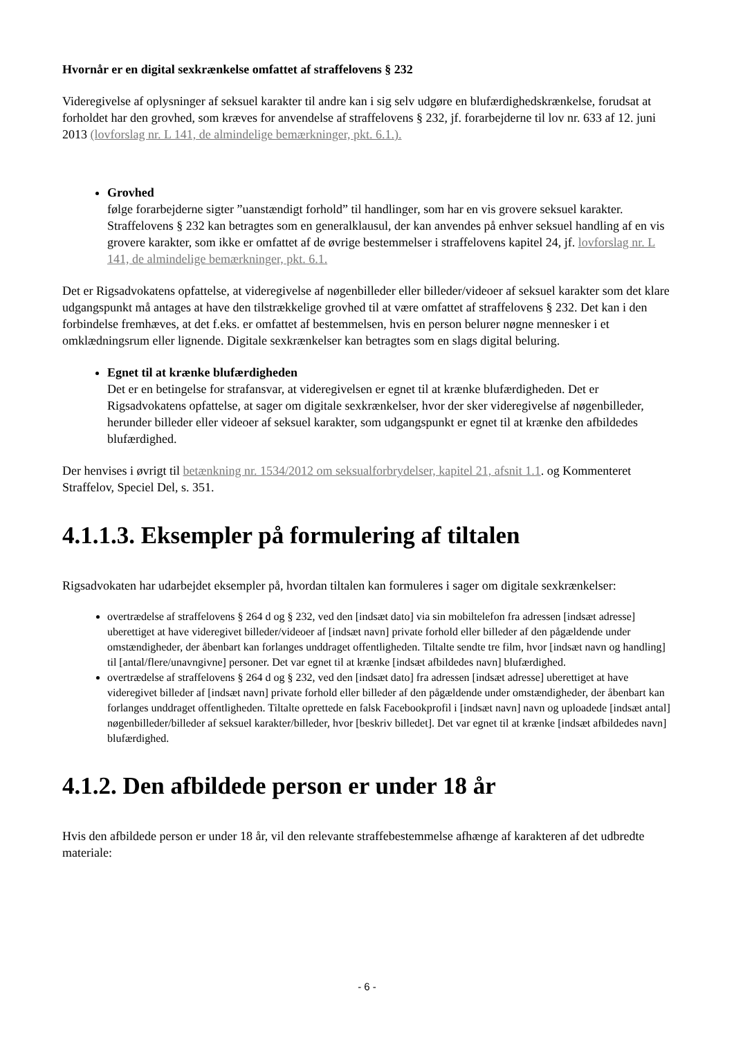Hvornår er en digital sexkrænkelse omfattet af straffelovens § 232
Videregivelse af oplysninger af seksuel karakter til andre kan i sig selv udgøre en blufærdighedskrænkelse, forudsat at forholdet har den grovhed, som kræves for anvendelse af straffelovens § 232, jf. forarbejderne til lov nr. 633 af 12. juni 2013 (lovforslag nr. L 141, de almindelige bemærkninger, pkt. 6.1.).
Grovhed
følge forarbejderne sigter ”uanstændigt forhold” til handlinger, som har en vis grovere seksuel karakter. Straffelovens § 232 kan betragtes som en generalklausul, der kan anvendes på enhver seksuel handling af en vis grovere karakter, som ikke er omfattet af de øvrige bestemmelser i straffelovens kapitel 24, jf. lovforslag nr. L 141, de almindelige bemærkninger, pkt. 6.1.
Det er Rigsadvokatens opfattelse, at videregivelse af nøgenbilleder eller billeder/videoer af seksuel karakter som det klare udgangspunkt må antages at have den tilstrækkelige grovhed til at være omfattet af straffelovens § 232. Det kan i den forbindelse fremhæves, at det f.eks. er omfattet af bestemmelsen, hvis en person belurer nøgne mennesker i et omklædningsrum eller lignende. Digitale sexkrænkelser kan betragtes som en slags digital beluring.
Egnet til at krænke blufærdigheden
Det er en betingelse for strafansvar, at videregivelsen er egnet til at krænke blufærdigheden. Det er Rigsadvokatens opfattelse, at sager om digitale sexkrænkelser, hvor der sker videregivelse af nøgenbilleder, herunder billeder eller videoer af seksuel karakter, som udgangspunkt er egnet til at krænke den afbildedes blufærdighed.
Der henvises i øvrigt til betænkning nr. 1534/2012 om seksualforbrydelser, kapitel 21, afsnit 1.1. og Kommenteret Straffelov, Speciel Del, s. 351.
4.1.1.3. Eksempler på formulering af tiltalen
Rigsadvokaten har udarbejdet eksempler på, hvordan tiltalen kan formuleres i sager om digitale sexkrænkelser:
overtrædelse af straffelovens § 264 d og § 232, ved den [indsæt dato] via sin mobiltelefon fra adressen [indsæt adresse] uberettiget at have videregivet billeder/videoer af [indsæt navn] private forhold eller billeder af den pågældende under omstændigheder, der åbenbart kan forlanges unddraget offentligheden. Tiltalte sendte tre film, hvor [indsæt navn og handling] til [antal/flere/unavngivne] personer. Det var egnet til at krænke [indsæt afbildedes navn] blufærdighed.
overtrædelse af straffelovens § 264 d og § 232, ved den [indsæt dato] fra adressen [indsæt adresse] uberettiget at have videregivet billeder af [indsæt navn] private forhold eller billeder af den pågældende under omstændigheder, der åbenbart kan forlanges unddraget offentligheden. Tiltalte oprettede en falsk Facebookprofil i [indsæt navn] navn og uploadede [indsæt antal] nøgenbilleder/billeder af seksuel karakter/billeder, hvor [beskriv billedet]. Det var egnet til at krænke [indsæt afbildedes navn] blufærdighed.
4.1.2. Den afbildede person er under 18 år
Hvis den afbildede person er under 18 år, vil den relevante straffebestemmelse afhænge af karakteren af det udbredte materiale:
- 6 -